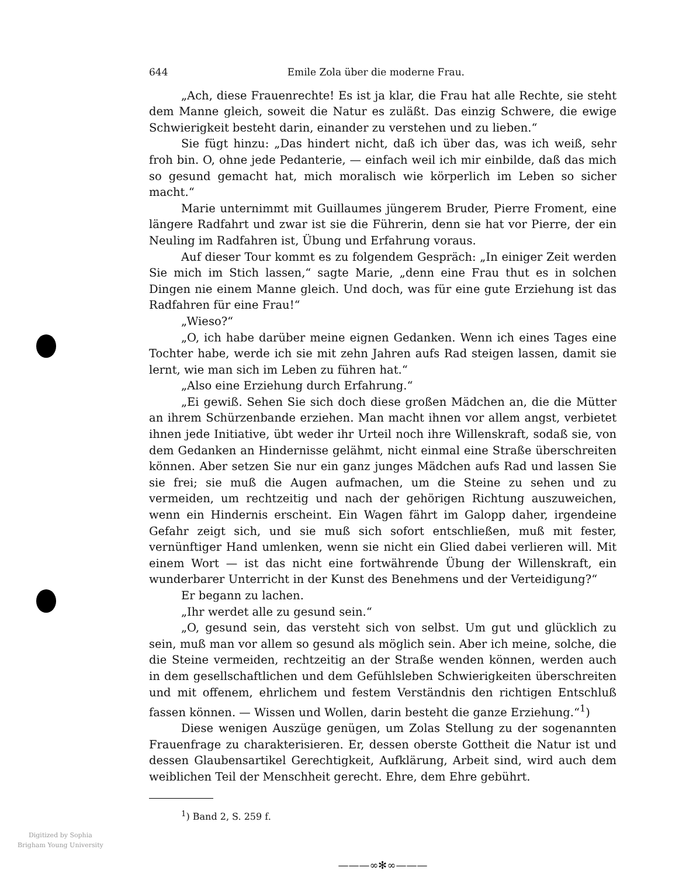644 Emile Zola über die moderne Frau.
„Ach, diese Frauenrechte! Es ist ja klar, die Frau hat alle Rechte, sie steht dem Manne gleich, soweit die Natur es zuläßt. Das einzig Schwere, die ewige Schwierigkeit besteht darin, einander zu verstehen und zu lieben.“
Sie fügt hinzu: „Das hindert nicht, daß ich über das, was ich weiß, sehr froh bin. O, ohne jede Pedanterie, — einfach weil ich mir einbilde, daß das mich so gesund gemacht hat, mich moralisch wie körperlich im Leben so sicher macht.“
Marie unternimmt mit Guillaumes jüngerem Bruder, Pierre Froment, eine längere Radfahrt und zwar ist sie die Führerin, denn sie hat vor Pierre, der ein Neuling im Radfahren ist, Übung und Erfahrung voraus.
Auf dieser Tour kommt es zu folgendem Gespräch: „In einiger Zeit werden Sie mich im Stich lassen,“ sagte Marie, „denn eine Frau thut es in solchen Dingen nie einem Manne gleich. Und doch, was für eine gute Erziehung ist das Radfahren für eine Frau!“
„Wieso?“
„O, ich habe darüber meine eignen Gedanken. Wenn ich eines Tages eine Tochter habe, werde ich sie mit zehn Jahren aufs Rad steigen lassen, damit sie lernt, wie man sich im Leben zu führen hat.“
„Also eine Erziehung durch Erfahrung.“
„Ei gewiß. Sehen Sie sich doch diese großen Mädchen an, die die Mütter an ihrem Schürzenbande erziehen. Man macht ihnen vor allem angst, verbietet ihnen jede Initiative, übt weder ihr Urteil noch ihre Willenskraft, sodaß sie, von dem Gedanken an Hindernisse gelähmt, nicht einmal eine Straße überschreiten können. Aber setzen Sie nur ein ganz junges Mädchen aufs Rad und lassen Sie sie frei; sie muß die Augen aufmachen, um die Steine zu sehen und zu vermeiden, um rechtzeitig und nach der gehörigen Richtung auszuweichen, wenn ein Hindernis erscheint. Ein Wagen fährt im Galopp daher, irgendeine Gefahr zeigt sich, und sie muß sich sofort entschließen, muß mit fester, vernünftiger Hand umlenken, wenn sie nicht ein Glied dabei verlieren will. Mit einem Wort — ist das nicht eine fortwährende Übung der Willenskraft, ein wunderbarer Unterricht in der Kunst des Benehmens und der Verteidigung?“
Er begann zu lachen.
„Ihr werdet alle zu gesund sein.“
„O, gesund sein, das versteht sich von selbst. Um gut und glücklich zu sein, muß man vor allem so gesund als möglich sein. Aber ich meine, solche, die die Steine vermeiden, rechtzeitig an der Straße wenden können, werden auch in dem gesellschaftlichen und dem Gefühlsleben Schwierigkeiten überschreiten und mit offenem, ehrlichem und festem Verständnis den richtigen Entschluß fassen können. — Wissen und Wollen, darin besteht die ganze Erziehung.“<sup>1</sup>)
Diese wenigen Auszüge genügen, um Zolas Stellung zu der sogenannten Frauenfrage zu charakterisieren. Er, dessen oberste Gottheit die Natur ist und dessen Glaubensartikel Gerechtigkeit, Aufklärung, Arbeit sind, wird auch dem weiblichen Teil der Menschheit gerecht. Ehre, dem Ehre gebührt.
<sup>1</sup>) Band 2, S. 259 f.
———∞✻∞———
Digitized by Sophia
Brigham Young University